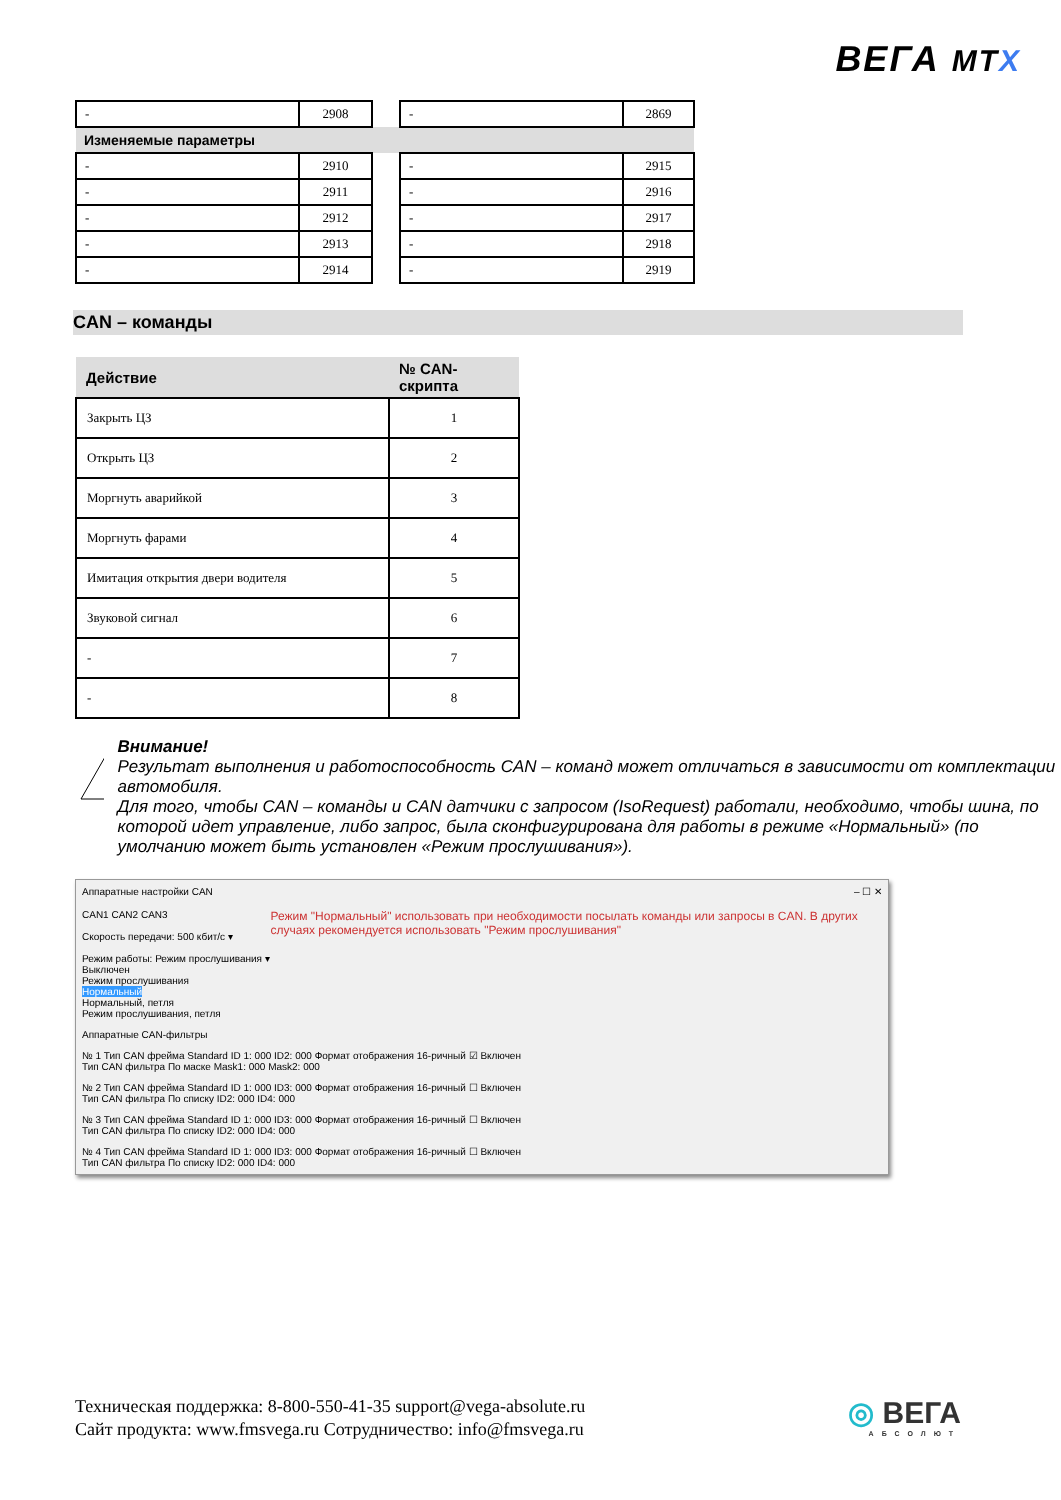ВЕГА MTX
| - | 2908 | | - | 2869 |
| Изменяемые параметры | | | | |
| - | 2910 | | - | 2915 |
| - | 2911 | | - | 2916 |
| - | 2912 | | - | 2917 |
| - | 2913 | | - | 2918 |
| - | 2914 | | - | 2919 |
CAN – команды
| Действие | № CAN-скрипта |
| --- | --- |
| Закрыть ЦЗ | 1 |
| Открыть ЦЗ | 2 |
| Моргнуть аварийкой | 3 |
| Моргнуть фарами | 4 |
| Имитация открытия двери водителя | 5 |
| Звуковой сигнал | 6 |
| - | 7 |
| - | 8 |
Внимание!
Результат выполнения и работоспособность CAN – команд может отличаться в зависимости от комплектации автомобиля.
Для того, чтобы CAN – команды и CAN датчики с запросом (IsoRequest) работали, необходимо, чтобы шина, по которой идет управление, либо запрос, была сконфигурирована для работы в режиме «Нормальный» (по умолчанию может быть установлен «Режим прослушивания»).
Аппаратные настройки CAN – ☐ ✕
CAN1 CAN2 CAN3
Скорость передачи: 500 кбит/с ▾
Режим работы: Режим прослушивания ▾
Выключен
Режим прослушивания
Нормальный
Нормальный, петля
Режим прослушивания, петля
Режим "Нормальный" использовать при необходимости посылать команды или запросы в CAN. В других случаях рекомендуется использовать "Режим прослушивания"
Аппаратные CAN-фильтры
№ 1 Тип CAN фрейма Standard ID 1: 000 ID2: 000 Формат отображения 16-ричный ☑ Включен
Тип CAN фильтра По маске Mask1: 000 Mask2: 000
№ 2 Тип CAN фрейма Standard ID 1: 000 ID3: 000 Формат отображения 16-ричный ☐ Включен
Тип CAN фильтра По списку ID2: 000 ID4: 000
№ 3 Тип CAN фрейма Standard ID 1: 000 ID3: 000 Формат отображения 16-ричный ☐ Включен
Тип CAN фильтра По списку ID2: 000 ID4: 000
№ 4 Тип CAN фрейма Standard ID 1: 000 ID3: 000 Формат отображения 16-ричный ☐ Включен
Тип CAN фильтра По списку ID2: 000 ID4: 000
Техническая поддержка: 8-800-550-41-35 support@vega-absolute.ru
Сайт продукта: www.fmsvega.ru Сотрудничество: info@fmsvega.ru
◎ ВЕГА
АБСОЛЮТ